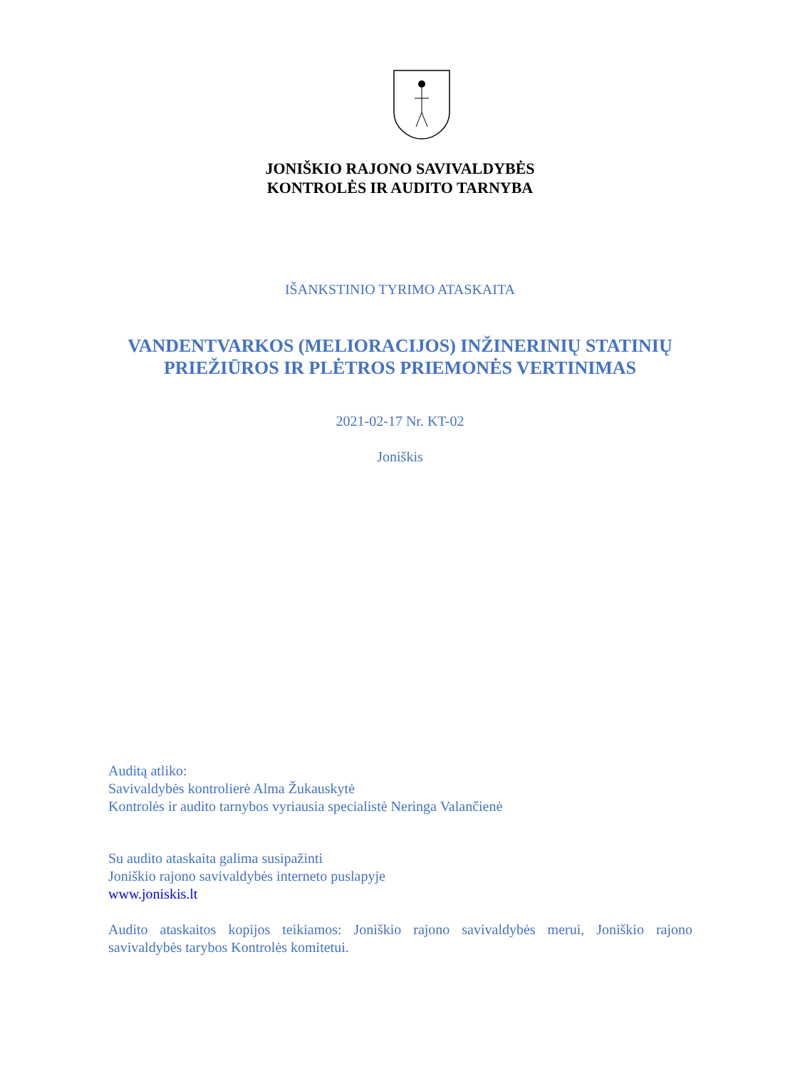JONIŠKIO RAJONO SAVIVALDYBĖS
KONTROLĖS IR AUDITO TARNYBA
IŠANKSTINIO TYRIMO ATASKAITA
VANDENTVARKOS (MELIORACIJOS) INŽINERINIŲ STATINIŲ
PRIEŽIŪROS IR PLĖTROS PRIEMONĖS VERTINIMAS
2021-02-17 Nr. KT-02
Joniškis
Auditą atliko:
Savivaldybės kontrolierė Alma Žukauskytė
Kontrolės ir audito tarnybos vyriausia specialistė Neringa Valančienė
Su audito ataskaita galima susipažinti
Joniškio rajono savivaldybės interneto puslapyje
www.joniskis.lt
Audito ataskaitos kopijos teikiamos: Joniškio rajono savivaldybės merui, Joniškio rajono savivaldybės tarybos Kontrolės komitetui.